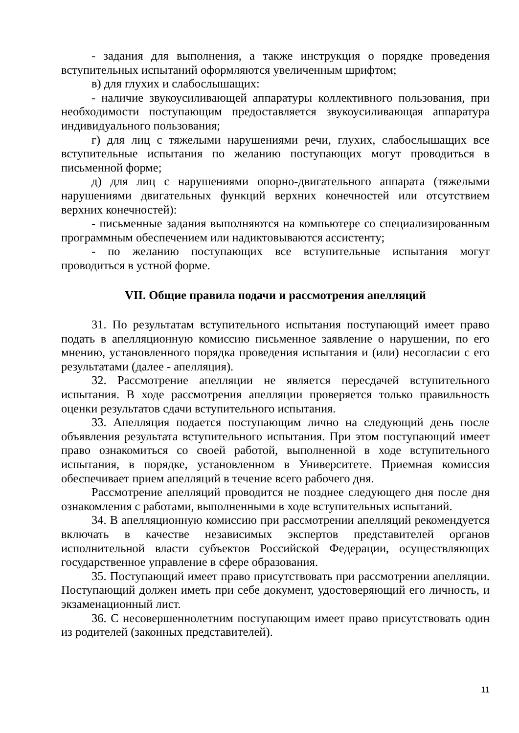- задания для выполнения, а также инструкция о порядке проведения вступительных испытаний оформляются увеличенным шрифтом;
в) для глухих и слабослышащих:
- наличие звукоусиливающей аппаратуры коллективного пользования, при необходимости поступающим предоставляется звукоусиливающая аппаратура индивидуального пользования;
г) для лиц с тяжелыми нарушениями речи, глухих, слабослышащих все вступительные испытания по желанию поступающих могут проводиться в письменной форме;
д) для лиц с нарушениями опорно-двигательного аппарата (тяжелыми нарушениями двигательных функций верхних конечностей или отсутствием верхних конечностей):
- письменные задания выполняются на компьютере со специализированным программным обеспечением или надиктовываются ассистенту;
- по желанию поступающих все вступительные испытания могут проводиться в устной форме.
VII. Общие правила подачи и рассмотрения апелляций
31. По результатам вступительного испытания поступающий имеет право подать в апелляционную комиссию письменное заявление о нарушении, по его мнению, установленного порядка проведения испытания и (или) несогласии с его результатами (далее - апелляция).
32. Рассмотрение апелляции не является пересдачей вступительного испытания. В ходе рассмотрения апелляции проверяется только правильность оценки результатов сдачи вступительного испытания.
33. Апелляция подается поступающим лично на следующий день после объявления результата вступительного испытания. При этом поступающий имеет право ознакомиться со своей работой, выполненной в ходе вступительного испытания, в порядке, установленном в Университете. Приемная комиссия обеспечивает прием апелляций в течение всего рабочего дня.
Рассмотрение апелляций проводится не позднее следующего дня после дня ознакомления с работами, выполненными в ходе вступительных испытаний.
34. В апелляционную комиссию при рассмотрении апелляций рекомендуется включать в качестве независимых экспертов представителей органов исполнительной власти субъектов Российской Федерации, осуществляющих государственное управление в сфере образования.
35. Поступающий имеет право присутствовать при рассмотрении апелляции. Поступающий должен иметь при себе документ, удостоверяющий его личность, и экзаменационный лист.
36. С несовершеннолетним поступающим имеет право присутствовать один из родителей (законных представителей).
11